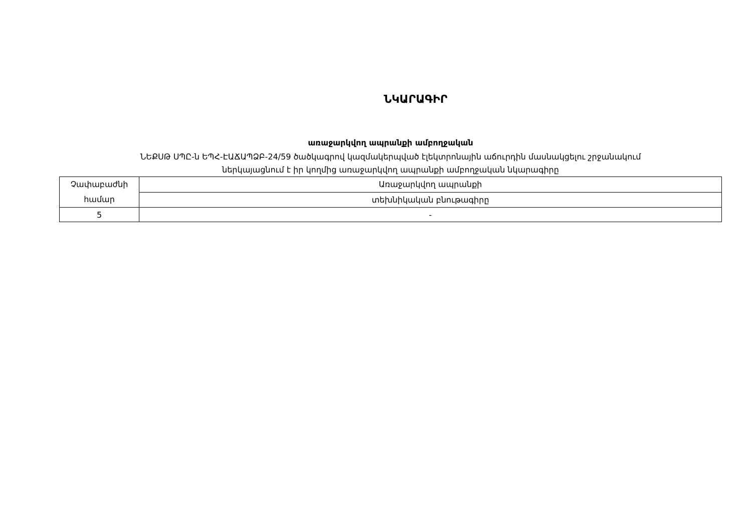ՆԿԱՐԱԳԻՐ
առաջարկվող ապրանքի ամբողջական
ՆԵՔՍԹ ՍՊԸ-ն ԵՊՀ-ԷԱՃԱՊՁԲ-24/59 ծածկագրով կազմակերպված էլեկտրոնային աճուրդին մասնակցելու շրջանակում
ներկայացնում է իր կողմից առաջարկվող ապրանքի ամբողջական նկարագիրը
| Չափաբաժնի համար | Առաջարկվող ապրանքի |
| | տեխնիկական բնութագիրը |
| 5 | - |